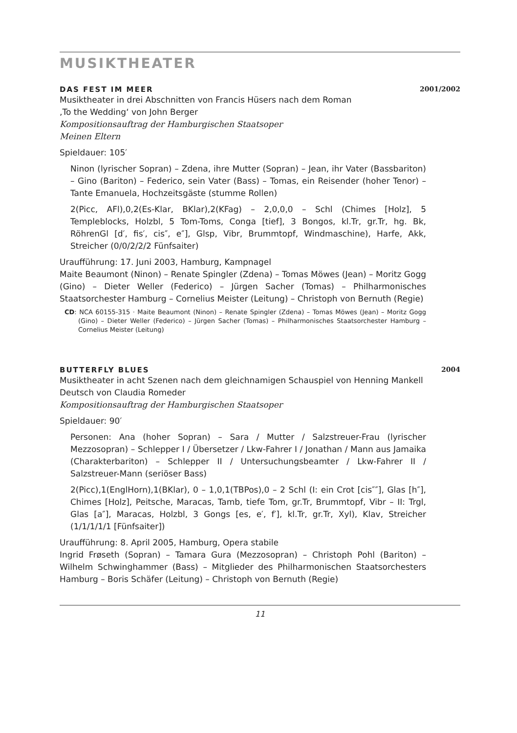MUSIKTHEATER
DAS FEST IM MEER 2001/2002
Musiktheater in drei Abschnitten von Francis Hüsers nach dem Roman
‚To the Wedding‘ von John Berger
Kompositionsauftrag der Hamburgischen Staatsoper
Meinen Eltern
Spieldauer: 105′
Ninon (lyrischer Sopran) – Zdena, ihre Mutter (Sopran) – Jean, ihr Vater (Bassbariton) – Gino (Bariton) – Federico, sein Vater (Bass) – Tomas, ein Reisender (hoher Tenor) – Tante Emanuela, Hochzeitsgäste (stumme Rollen)
2(Picc, AFl),0,2(Es-Klar, BKlar),2(KFag) – 2,0,0,0 – Schl (Chimes [Holz], 5 Templeblocks, Holzbl, 5 Tom-Toms, Conga [tief], 3 Bongos, kl.Tr, gr.Tr, hg. Bk, RöhrenGl [d′, fis′, cis″, e″], Glsp, Vibr, Brummtopf, Windmaschine), Harfe, Akk, Streicher (0/0/2/2/2 Fünfsaiter)
Uraufführung: 17. Juni 2003, Hamburg, Kampnagel
Maite Beaumont (Ninon) – Renate Spingler (Zdena) – Tomas Möwes (Jean) – Moritz Gogg (Gino) – Dieter Weller (Federico) – Jürgen Sacher (Tomas) – Philharmonisches Staatsorchester Hamburg – Cornelius Meister (Leitung) – Christoph von Bernuth (Regie)
CD: NCA 60155-315 · Maite Beaumont (Ninon) – Renate Spingler (Zdena) – Tomas Möwes (Jean) – Moritz Gogg (Gino) – Dieter Weller (Federico) – Jürgen Sacher (Tomas) – Philharmonisches Staatsorchester Hamburg – Cornelius Meister (Leitung)
BUTTERFLY BLUES 2004
Musiktheater in acht Szenen nach dem gleichnamigen Schauspiel von Henning Mankell
Deutsch von Claudia Romeder
Kompositionsauftrag der Hamburgischen Staatsoper
Spieldauer: 90′
Personen: Ana (hoher Sopran) – Sara / Mutter / Salzstreuer-Frau (lyrischer Mezzosopran) – Schlepper I / Übersetzer / Lkw-Fahrer I / Jonathan / Mann aus Jamaika (Charakterbariton) – Schlepper II / Untersuchungsbeamter / Lkw-Fahrer II / Salzstreuer-Mann (seriöser Bass)
2(Picc),1(EnglHorn),1(BKlar), 0 – 1,0,1(TBPos),0 – 2 Schl (I: ein Crot [cis″″], Glas [h″], Chimes [Holz], Peitsche, Maracas, Tamb, tiefe Tom, gr.Tr, Brummtopf, Vibr – II: Trgl, Glas [a″], Maracas, Holzbl, 3 Gongs [es, e′, f′], kl.Tr, gr.Tr, Xyl), Klav, Streicher (1/1/1/1/1 [Fünfsaiter])
Uraufführung: 8. April 2005, Hamburg, Opera stabile
Ingrid Frøseth (Sopran) – Tamara Gura (Mezzosopran) – Christoph Pohl (Bariton) – Wilhelm Schwinghammer (Bass) – Mitglieder des Philharmonischen Staatsorchesters Hamburg – Boris Schäfer (Leitung) – Christoph von Bernuth (Regie)
11